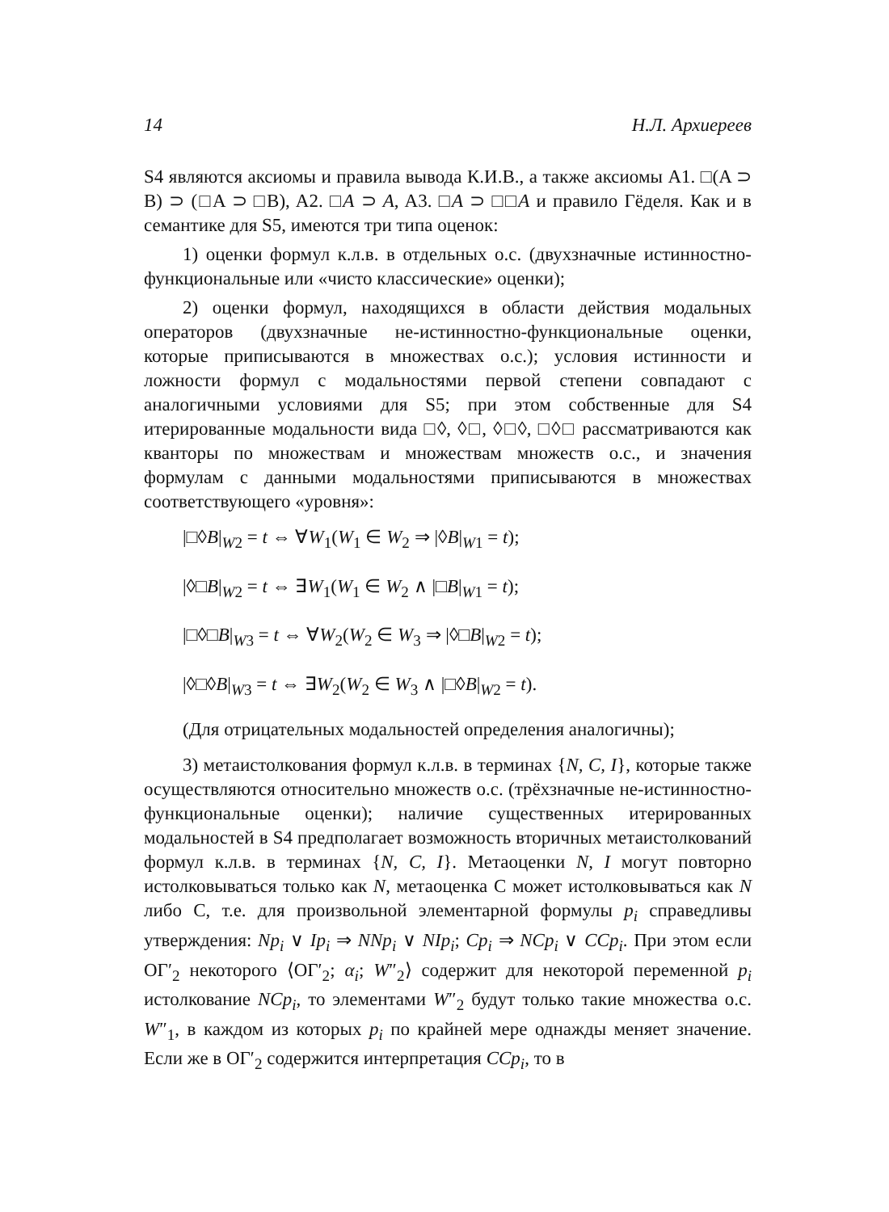14 Н.Л. Архиереев
S4 являются аксиомы и правила вывода К.И.В., а также аксиомы A1. □(A ⊃ B) ⊃ (□A ⊃ □B), A2. □A ⊃ A, A3. □A ⊃ □□A и правило Гёделя. Как и в семантике для S5, имеются три типа оценок:
1) оценки формул к.л.в. в отдельных о.с. (двухзначные истинностно-функциональные или «чисто классические» оценки);
2) оценки формул, находящихся в области действия модальных операторов (двухзначные не-истинностно-функциональные оценки, которые приписываются в множествах о.с.); условия истинности и ложности формул с модальностями первой степени совпадают с аналогичными условиями для S5; при этом собственные для S4 итерированные модальности вида □◊, ◊□, ◊□◊, □◊□ рассматриваются как кванторы по множествам и множествам множеств о.с., и значения формулам с данными модальностями приписываются в множествах соответствующего «уровня»:
|□◊B|<sub>W2</sub> = t ⇔ ∀W<sub>1</sub>(W<sub>1</sub> ∈ W<sub>2</sub> ⇒ |◊B|<sub>W1</sub> = t);
|◊□B|<sub>W2</sub> = t ⇔ ∃W<sub>1</sub>(W<sub>1</sub> ∈ W<sub>2</sub> ∧ |□B|<sub>W1</sub> = t);
|□◊□B|<sub>W3</sub> = t ⇔ ∀W<sub>2</sub>(W<sub>2</sub> ∈ W<sub>3</sub> ⇒ |◊□B|<sub>W2</sub> = t);
|◊□◊B|<sub>W3</sub> = t ⇔ ∃W<sub>2</sub>(W<sub>2</sub> ∈ W<sub>3</sub> ∧ |□◊B|<sub>W2</sub> = t).
(Для отрицательных модальностей определения аналогичны);
3) метаистолкования формул к.л.в. в терминах {N, C, I}, которые также осуществляются относительно множеств о.с. (трёхзначные не-истинностно-функциональные оценки); наличие существенных итерированных модальностей в S4 предполагает возможность вторичных метаистолкований формул к.л.в. в терминах {N, C, I}. Метаоценки N, I могут повторно истолковываться только как N, метаоценка C может истолковываться как N либо C, т.е. для произвольной элементарной формулы p<sub>i</sub> справедливы утверждения: Np<sub>i</sub> ∨ Ip<sub>i</sub> ⇒ NNp<sub>i</sub> ∨ NIp<sub>i</sub>; Cp<sub>i</sub> ⇒ NCp<sub>i</sub> ∨ CCp<sub>i</sub>. При этом если ОГ′<sub>2</sub> некоторого ⟨ОГ′<sub>2</sub>; α<sub>i</sub>; W″<sub>2</sub>⟩ содержит для некоторой переменной p<sub>i</sub> истолкование NCp<sub>i</sub>, то элементами W″<sub>2</sub> будут только такие множества о.с. W″<sub>1</sub>, в каждом из которых p<sub>i</sub> по крайней мере однажды меняет значение. Если же в ОГ′<sub>2</sub> содержится интерпретация CCp<sub>i</sub>, то в